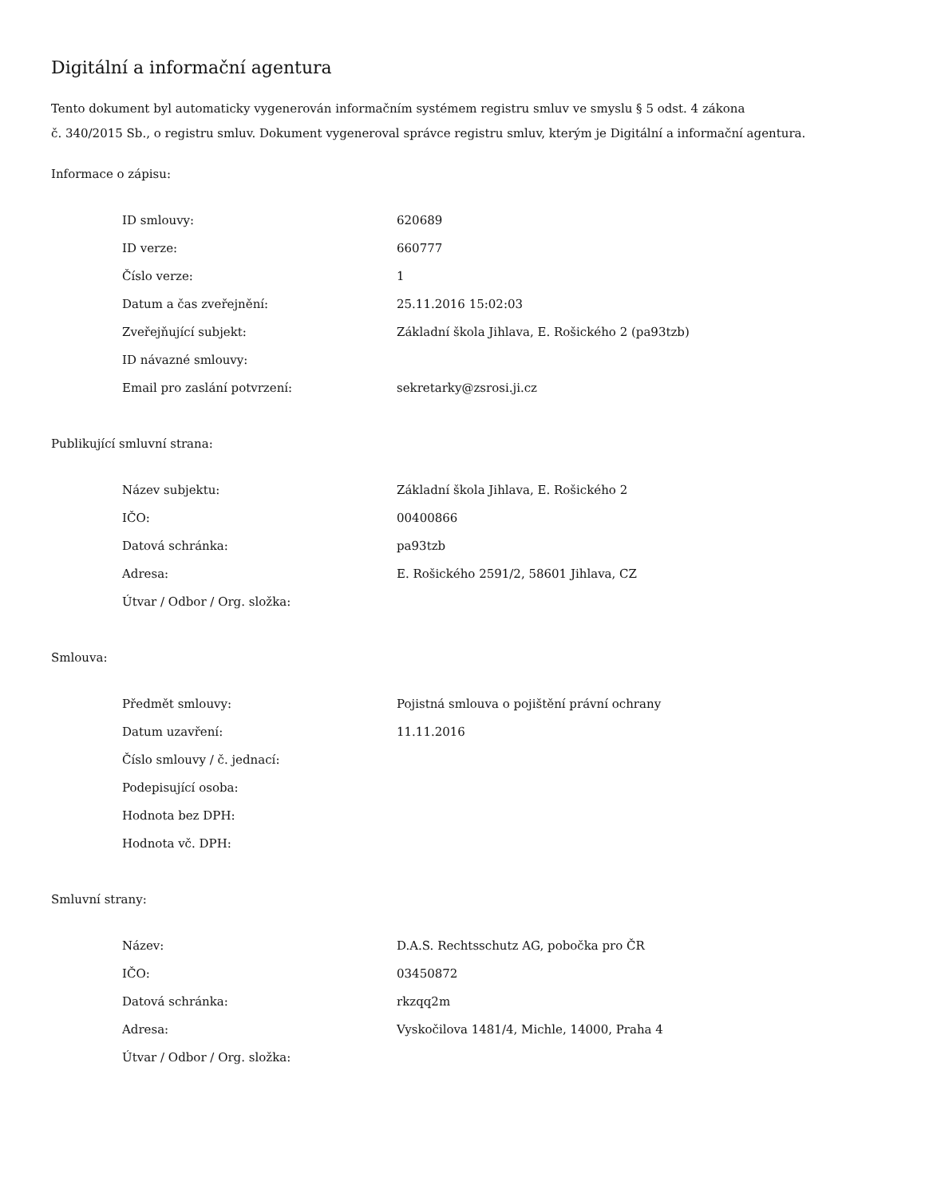Digitální a informační agentura
Tento dokument byl automaticky vygenerován informačním systémem registru smluv ve smyslu § 5 odst. 4 zákona
č. 340/2015 Sb., o registru smluv. Dokument vygeneroval správce registru smluv, kterým je Digitální a informační agentura.
Informace o zápisu:
| ID smlouvy: | 620689 |
| ID verze: | 660777 |
| Číslo verze: | 1 |
| Datum a čas zveřejnění: | 25.11.2016 15:02:03 |
| Zveřejňující subjekt: | Základní škola Jihlava, E. Rošického 2 (pa93tzb) |
| ID návazné smlouvy: | |
| Email pro zaslání potvrzení: | sekretarky@zsrosi.ji.cz |
Publikující smluvní strana:
| Název subjektu: | Základní škola Jihlava, E. Rošického 2 |
| IČO: | 00400866 |
| Datová schránka: | pa93tzb |
| Adresa: | E. Rošického 2591/2, 58601 Jihlava, CZ |
| Útvar / Odbor / Org. složka: | |
Smlouva:
| Předmět smlouvy: | Pojistná smlouva o pojištění právní ochrany |
| Datum uzavření: | 11.11.2016 |
| Číslo smlouvy / č. jednací: | |
| Podepisující osoba: | |
| Hodnota bez DPH: | |
| Hodnota vč. DPH: | |
Smluvní strany:
| Název: | D.A.S. Rechtsschutz AG, pobočka pro ČR |
| IČO: | 03450872 |
| Datová schránka: | rkzqq2m |
| Adresa: | Vyskočilova 1481/4, Michle, 14000, Praha 4 |
| Útvar / Odbor / Org. složka: | |